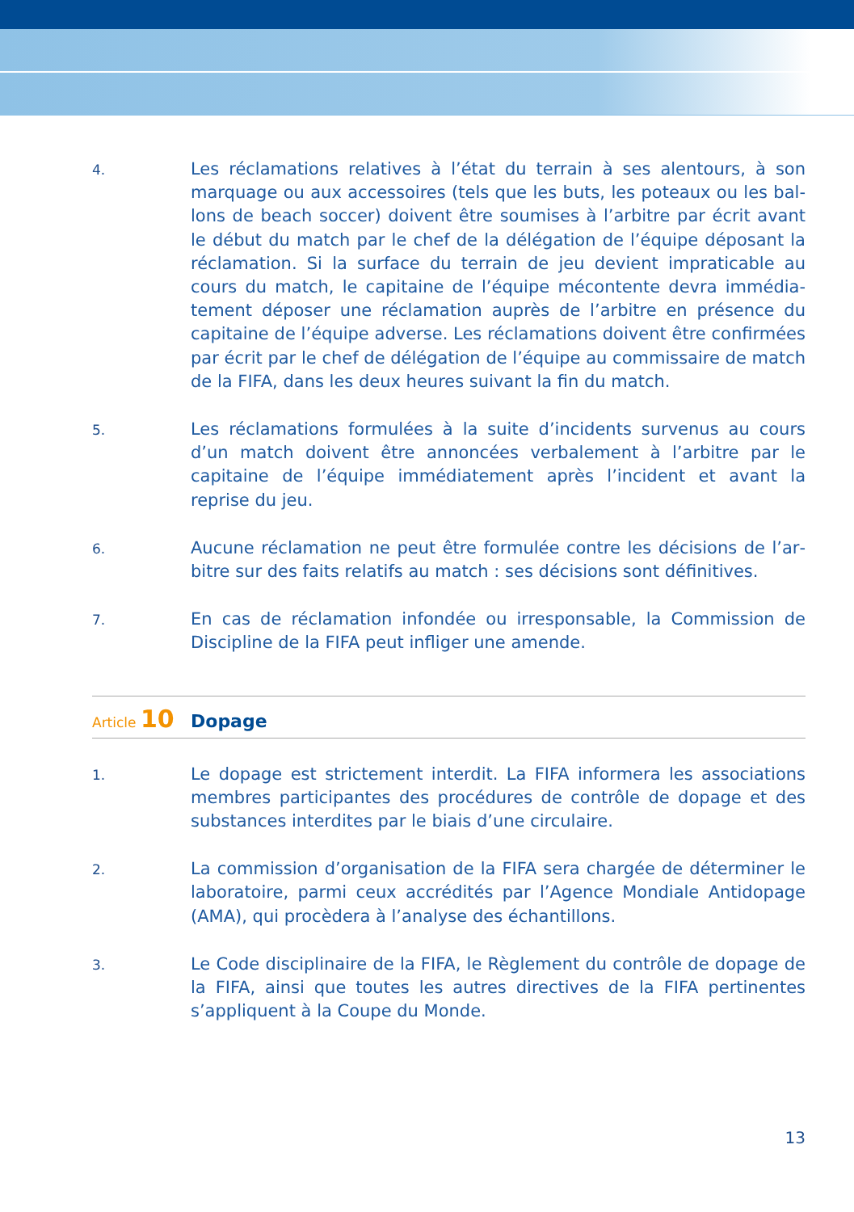4.
Les réclamations relatives à l’état du terrain à ses alentours, à son marquage ou aux accessoires (tels que les buts, les poteaux ou les bal­lons de beach soccer) doivent être soumises à l’arbitre par écrit avant le début du match par le chef de la délégation de l’équipe déposant la réclamation. Si la surface du terrain de jeu devient impraticable au cours du match, le capitaine de l’équipe mécontente devra immédia­tement déposer une réclamation auprès de l’arbitre en présence du capitaine de l’équipe adverse. Les réclamations doivent être confirmées par écrit par le chef de délégation de l’équipe au commissaire de match de la FIFA, dans les deux heures suivant la fin du match.
5.
Les réclamations formulées à la suite d’incidents survenus au cours d’un match doivent être annoncées verbalement à l’arbitre par le capitaine de l’équipe immédiatement après l’incident et avant la reprise du jeu.
6.
Aucune réclamation ne peut être formulée contre les décisions de l’ar­bitre sur des faits relatifs au match : ses décisions sont définitives.
7.
En cas de réclamation infondée ou irresponsable, la Commission de Discipline de la FIFA peut infliger une amende.
Article 10
Dopage
1.
Le dopage est strictement interdit. La FIFA informera les associations membres participantes des procédures de contrôle de dopage et des substances interdites par le biais d’une circulaire.
2.
La commission d’organisation de la FIFA sera chargée de déterminer le laboratoire, parmi ceux accrédités par l’Agence Mondiale Antidopage (AMA), qui procèdera à l’analyse des échantillons.
3.
Le Code disciplinaire de la FIFA, le Règlement du contrôle de dopage de la FIFA, ainsi que toutes les autres directives de la FIFA pertinentes s’appliquent à la Coupe du Monde.
13